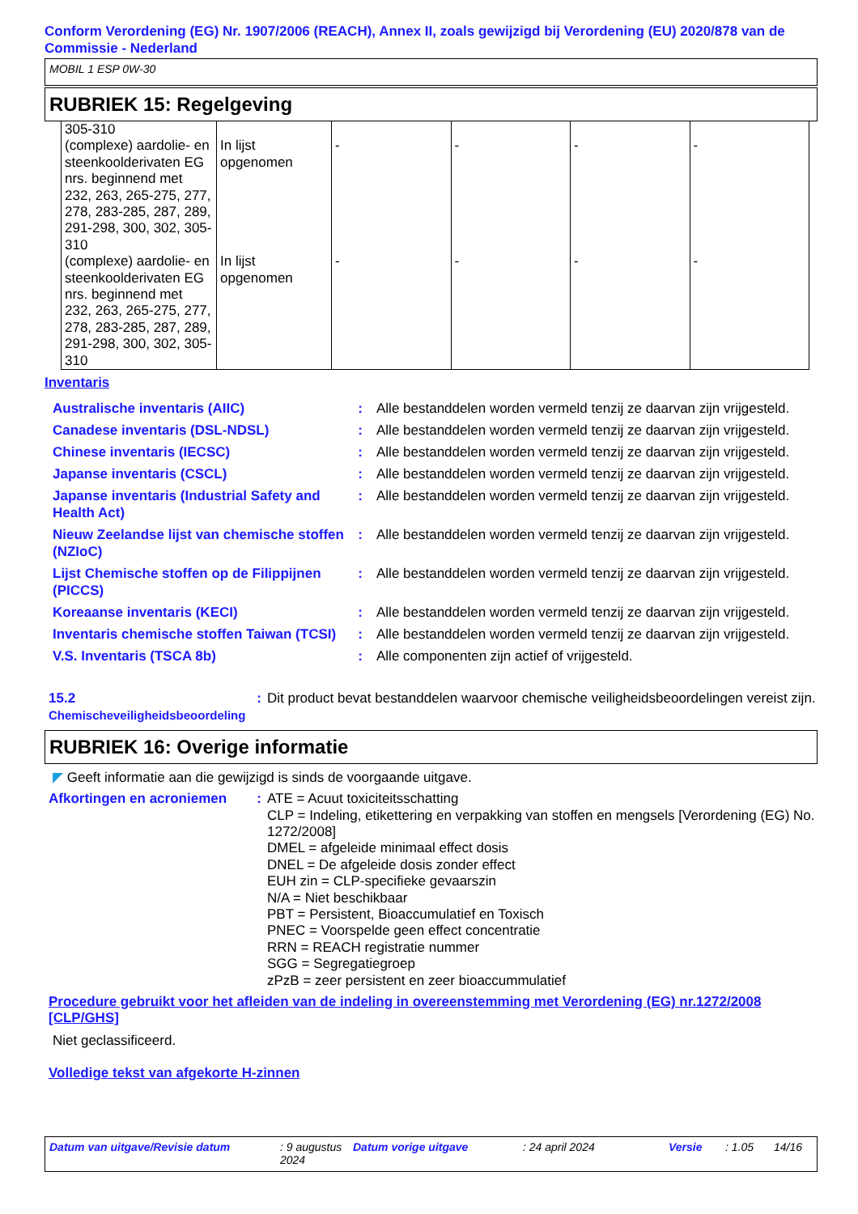Conform Verordening (EG) Nr. 1907/2006 (REACH), Annex II, zoals gewijzigd bij Verordening (EU) 2020/878 van de Commissie - Nederland
MOBIL 1 ESP 0W-30
RUBRIEK 15: Regelgeving
| 305-310 (complexe) aardolie- en steenkoolderivaten EG nrs. beginnend met 232, 263, 265-275, 277, 278, 283-285, 287, 289, 291-298, 300, 302, 305-310 | In lijst opgenomen | - | - | - | - |
| (complexe) aardolie- en steenkoolderivaten EG nrs. beginnend met 232, 263, 265-275, 277, 278, 283-285, 287, 289, 291-298, 300, 302, 305-310 | In lijst opgenomen | - | - | - | - |
Inventaris
| Australische inventaris (AIIC) | : | Alle bestanddelen worden vermeld tenzij ze daarvan zijn vrijgesteld. |
| Canadese inventaris (DSL-NDSL) | : | Alle bestanddelen worden vermeld tenzij ze daarvan zijn vrijgesteld. |
| Chinese inventaris (IECSC) | : | Alle bestanddelen worden vermeld tenzij ze daarvan zijn vrijgesteld. |
| Japanse inventaris (CSCL) | : | Alle bestanddelen worden vermeld tenzij ze daarvan zijn vrijgesteld. |
| Japanse inventaris (Industrial Safety and Health Act) | : | Alle bestanddelen worden vermeld tenzij ze daarvan zijn vrijgesteld. |
| Nieuw Zeelandse lijst van chemische stoffen (NZIoC) | : | Alle bestanddelen worden vermeld tenzij ze daarvan zijn vrijgesteld. |
| Lijst Chemische stoffen op de Filippijnen (PICCS) | : | Alle bestanddelen worden vermeld tenzij ze daarvan zijn vrijgesteld. |
| Koreaanse inventaris (KECI) | : | Alle bestanddelen worden vermeld tenzij ze daarvan zijn vrijgesteld. |
| Inventaris chemische stoffen Taiwan (TCSI) | : | Alle bestanddelen worden vermeld tenzij ze daarvan zijn vrijgesteld. |
| V.S. Inventaris (TSCA 8b) | : | Alle componenten zijn actief of vrijgesteld. |
15.2
Chemischeveiligheidsbeoordeling
: Dit product bevat bestanddelen waarvoor chemische veiligheidsbeoordelingen vereist zijn.
RUBRIEK 16: Overige informatie
◤ Geeft informatie aan die gewijzigd is sinds de voorgaande uitgave.
Afkortingen en acroniemen
: ATE = Acuut toxiciteitsschatting
CLP = Indeling, etikettering en verpakking van stoffen en mengsels [Verordening (EG) No. 1272/2008]
DMEL = afgeleide minimaal effect dosis
DNEL = De afgeleide dosis zonder effect
EUH zin = CLP-specifieke gevaarszin
N/A = Niet beschikbaar
PBT = Persistent, Bioaccumulatief en Toxisch
PNEC = Voorspelde geen effect concentratie
RRN = REACH registratie nummer
SGG = Segregatiegroep
zPzB = zeer persistent en zeer bioaccummulatief
Procedure gebruikt voor het afleiden van de indeling in overeenstemming met Verordening (EG) nr.1272/2008 [CLP/GHS]
Niet geclassificeerd.
Volledige tekst van afgekorte H-zinnen
Datum van uitgave/Revisie datum: 9 augustus 2024 Datum vorige uitgave: 24 april 2024 Versie: 1.05 14/16